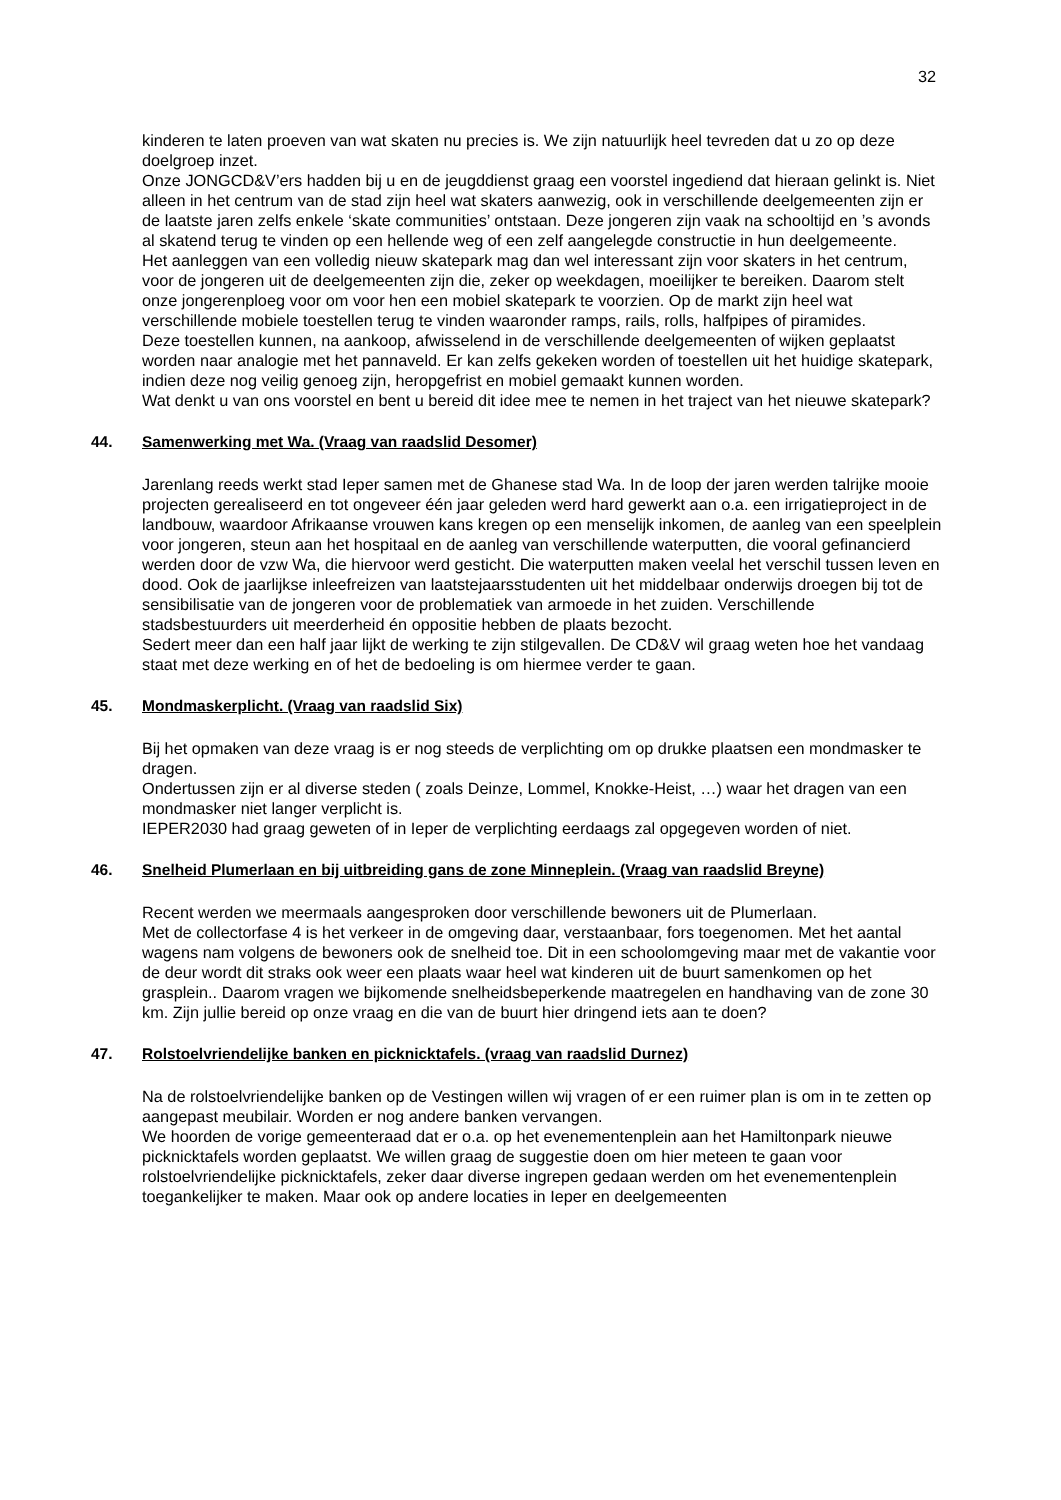32
kinderen te laten proeven van wat skaten nu precies is. We zijn natuurlijk heel tevreden dat u zo op deze doelgroep inzet.
Onze JONGCD&V’ers hadden bij u en de jeugddienst graag een voorstel ingediend dat hieraan gelinkt is. Niet alleen in het centrum van de stad zijn heel wat skaters aanwezig, ook in verschillende deelgemeenten zijn er de laatste jaren zelfs enkele ‘skate communities’ ontstaan. Deze jongeren zijn vaak na schooltijd en ’s avonds al skatend terug te vinden op een hellende weg of een zelf aangelegde constructie in hun deelgemeente.
Het aanleggen van een volledig nieuw skatepark mag dan wel interessant zijn voor skaters in het centrum, voor de jongeren uit de deelgemeenten zijn die, zeker op weekdagen, moeilijker te bereiken. Daarom stelt onze jongerenploeg voor om voor hen een mobiel skatepark te voorzien. Op de markt zijn heel wat verschillende mobiele toestellen terug te vinden waaronder ramps, rails, rolls, halfpipes of piramides.
Deze toestellen kunnen, na aankoop, afwisselend in de verschillende deelgemeenten of wijken geplaatst worden naar analogie met het pannaveld. Er kan zelfs gekeken worden of toestellen uit het huidige skatepark, indien deze nog veilig genoeg zijn, heropgefrist en mobiel gemaakt kunnen worden.
Wat denkt u van ons voorstel en bent u bereid dit idee mee te nemen in het traject van het nieuwe skatepark?
44. Samenwerking met Wa. (Vraag van raadslid Desomer)
Jarenlang reeds werkt stad Ieper samen met de Ghanese stad Wa. In de loop der jaren werden talrijke mooie projecten gerealiseerd en tot ongeveer één jaar geleden werd hard gewerkt aan o.a. een irrigatieproject in de landbouw, waardoor Afrikaanse vrouwen kans kregen op een menselijk inkomen, de aanleg van een speelplein voor jongeren, steun aan het hospitaal en de aanleg van verschillende waterputten, die vooral gefinancierd werden door de vzw Wa, die hiervoor werd gesticht. Die waterputten maken veelal het verschil tussen leven en dood. Ook de jaarlijkse inleefreizen van laatstejaarsstudenten uit het middelbaar onderwijs droegen bij tot de sensibilisatie van de jongeren voor de problematiek van armoede in het zuiden. Verschillende stadsbestuurders uit meerderheid én oppositie hebben de plaats bezocht.
Sedert meer dan een half jaar lijkt de werking te zijn stilgevallen. De CD&V wil graag weten hoe het vandaag staat met deze werking en of het de bedoeling is om hiermee verder te gaan.
45. Mondmaskerplicht. (Vraag van raadslid Six)
Bij het opmaken van deze vraag is er nog steeds de verplichting om op drukke plaatsen een mondmasker te dragen.
Ondertussen zijn er al diverse steden ( zoals Deinze, Lommel, Knokke-Heist, …) waar het dragen van een mondmasker niet langer verplicht is.
IEPER2030 had graag geweten of in Ieper de verplichting eerdaags zal opgegeven worden of niet.
46. Snelheid Plumerlaan en bij uitbreiding gans de zone Minneplein. (Vraag van raadslid Breyne)
Recent werden we meermaals aangesproken door verschillende bewoners uit de Plumerlaan.
Met de collectorfase 4 is het verkeer in de omgeving daar, verstaanbaar, fors toegenomen. Met het aantal wagens nam volgens de bewoners ook de snelheid toe. Dit in een schoolomgeving maar met de vakantie voor de deur wordt dit straks ook weer een plaats waar heel wat kinderen uit de buurt samenkomen op het grasplein.. Daarom vragen we bijkomende snelheidsbeperkende maatregelen en handhaving van de zone 30 km. Zijn jullie bereid op onze vraag en die van de buurt hier dringend iets aan te doen?
47. Rolstoelvriendelijke banken en picknicktafels. (vraag van raadslid Durnez)
Na de rolstoelvriendelijke banken op de Vestingen willen wij vragen of er een ruimer plan is om in te zetten op aangepast meubilair. Worden er nog andere banken vervangen.
We hoorden de vorige gemeenteraad dat er o.a. op het evenementenplein aan het Hamiltonpark nieuwe picknicktafels worden geplaatst. We willen graag de suggestie doen om hier meteen te gaan voor rolstoelvriendelijke picknicktafels, zeker daar diverse ingrepen gedaan werden om het evenementenplein toegankelijker te maken. Maar ook op andere locaties in Ieper en deelgemeenten